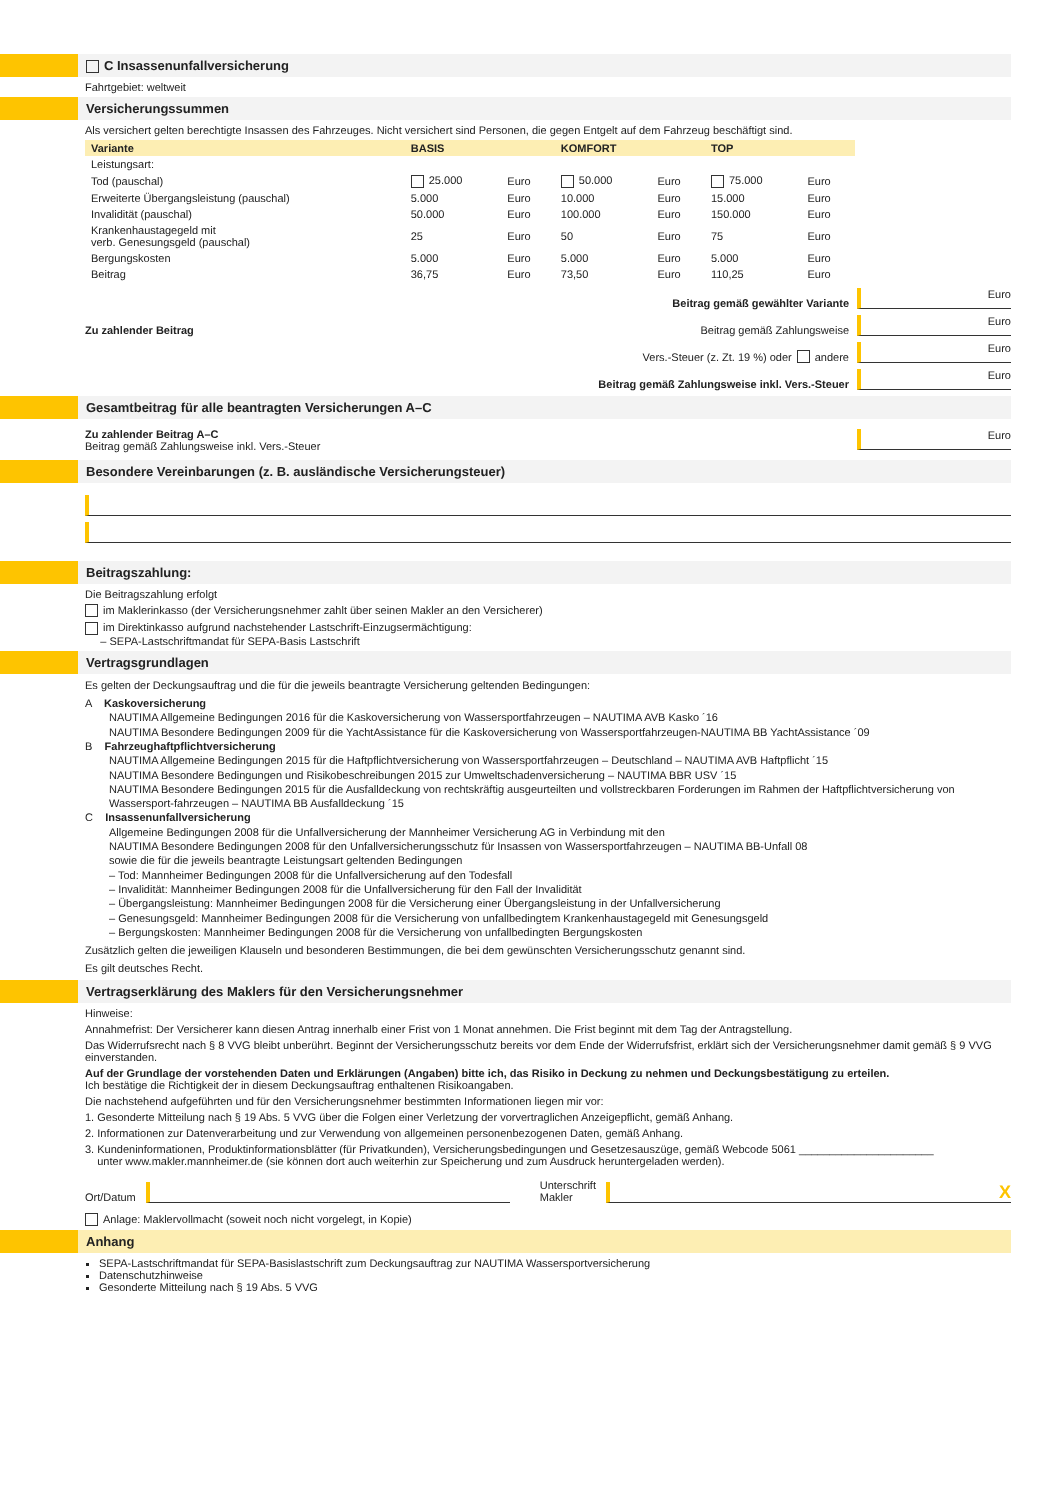C Insassenunfallversicherung
Fahrtgebiet: weltweit
Versicherungssummen
Als versichert gelten berechtigte Insassen des Fahrzeuges. Nicht versichert sind Personen, die gegen Entgelt auf dem Fahrzeug beschäftigt sind.
| Variante | BASIS | | KOMFORT | | TOP | |
| --- | --- | --- | --- | --- | --- | --- |
| Leistungsart: | | | | | | |
| Tod (pauschal) | 25.000 | Euro | 50.000 | Euro | 75.000 | Euro |
| Erweiterte Übergangsleistung (pauschal) | 5.000 | Euro | 10.000 | Euro | 15.000 | Euro |
| Invalidität (pauschal) | 50.000 | Euro | 100.000 | Euro | 150.000 | Euro |
| Krankenhaustagegeld mit verb. Genesungsgeld (pauschal) | 25 | Euro | 50 | Euro | 75 | Euro |
| Bergungskosten | 5.000 | Euro | 5.000 | Euro | 5.000 | Euro |
| Beitrag | 36,75 | Euro | 73,50 | Euro | 110,25 | Euro |
Beitrag gemäß gewählter Variante
Euro
Zu zahlender Beitrag Beitrag gemäß Zahlungsweise Euro
Vers.-Steuer (z. Zt. 19 %) oder andere
Euro
Beitrag gemäß Zahlungsweise inkl. Vers.-Steuer
Euro
Gesamtbeitrag für alle beantragten Versicherungen A–C
Zu zahlender Beitrag A–C
Beitrag gemäß Zahlungsweise inkl. Vers.-Steuer
Euro
Besondere Vereinbarungen (z. B. ausländische Versicherungsteuer)
Beitragszahlung:
Die Beitragszahlung erfolgt
im Maklerinkasso (der Versicherungsnehmer zahlt über seinen Makler an den Versicherer)
im Direktinkasso aufgrund nachstehender Lastschrift-Einzugsermächtigung:
– SEPA-Lastschriftmandat für SEPA-Basis Lastschrift
Vertragsgrundlagen
Es gelten der Deckungsauftrag und die für die jeweils beantragte Versicherung geltenden Bedingungen:
A Kaskoversicherung
NAUTIMA Allgemeine Bedingungen 2016 für die Kaskoversicherung von Wassersportfahrzeugen – NAUTIMA AVB Kasko ´16
NAUTIMA Besondere Bedingungen 2009 für die YachtAssistance für die Kaskoversicherung von Wassersportfahrzeugen-NAUTIMA BB YachtAssistance ´09
B Fahrzeughaftpflichtversicherung
NAUTIMA Allgemeine Bedingungen 2015 für die Haftpflichtversicherung von Wassersportfahrzeugen – Deutschland – NAUTIMA AVB Haftpflicht ´15
NAUTIMA Besondere Bedingungen und Risikobeschreibungen 2015 zur Umweltschadenversicherung – NAUTIMA BBR USV ´15
NAUTIMA Besondere Bedingungen 2015 für die Ausfalldeckung von rechtskräftig ausgeurteilten und vollstreckbaren Forderungen im Rahmen der Haftpflichtversicherung von Wassersport-fahrzeugen – NAUTIMA BB Ausfalldeckung ´15
C Insassenunfallversicherung
Allgemeine Bedingungen 2008 für die Unfallversicherung der Mannheimer Versicherung AG in Verbindung mit den
NAUTIMA Besondere Bedingungen 2008 für den Unfallversicherungsschutz für Insassen von Wassersportfahrzeugen – NAUTIMA BB-Unfall 08
sowie die für die jeweils beantragte Leistungsart geltenden Bedingungen
– Tod: Mannheimer Bedingungen 2008 für die Unfallversicherung auf den Todesfall
– Invalidität: Mannheimer Bedingungen 2008 für die Unfallversicherung für den Fall der Invalidität
– Übergangsleistung: Mannheimer Bedingungen 2008 für die Versicherung einer Übergangsleistung in der Unfallversicherung
– Genesungsgeld: Mannheimer Bedingungen 2008 für die Versicherung von unfallbedingtem Krankenhaustagegeld mit Genesungsgeld
– Bergungskosten: Mannheimer Bedingungen 2008 für die Versicherung von unfallbedingten Bergungskosten
Zusätzlich gelten die jeweiligen Klauseln und besonderen Bestimmungen, die bei dem gewünschten Versicherungsschutz genannt sind.
Es gilt deutsches Recht.
Vertragserklärung des Maklers für den Versicherungsnehmer
Hinweise:
Annahmefrist: Der Versicherer kann diesen Antrag innerhalb einer Frist von 1 Monat annehmen. Die Frist beginnt mit dem Tag der Antragstellung.
Das Widerrufsrecht nach § 8 VVG bleibt unberührt. Beginnt der Versicherungsschutz bereits vor dem Ende der Widerrufsfrist, erklärt sich der Versicherungsnehmer damit gemäß § 9 VVG einverstanden.
Auf der Grundlage der vorstehenden Daten und Erklärungen (Angaben) bitte ich, das Risiko in Deckung zu nehmen und Deckungsbestätigung zu erteilen.
Ich bestätige die Richtigkeit der in diesem Deckungsauftrag enthaltenen Risikoangaben.
Die nachstehend aufgeführten und für den Versicherungsnehmer bestimmten Informationen liegen mir vor:
1. Gesonderte Mitteilung nach § 19 Abs. 5 VVG über die Folgen einer Verletzung der vorvertraglichen Anzeigepflicht, gemäß Anhang.
2. Informationen zur Datenverarbeitung und zur Verwendung von allgemeinen personenbezogenen Daten, gemäß Anhang.
3. Kundeninformationen, Produktinformationsblätter (für Privatkunden), Versicherungsbedingungen und Gesetzesauszüge, gemäß Webcode 5061 ______________________
unter www.makler.mannheimer.de (sie können dort auch weiterhin zur Speicherung und zum Ausdruck heruntergeladen werden).
Ort/Datum
Unterschrift
Makler
X
Anlage: Maklervollmacht (soweit noch nicht vorgelegt, in Kopie)
Anhang
SEPA-Lastschriftmandat für SEPA-Basislastschrift zum Deckungsauftrag zur NAUTIMA Wassersportversicherung
Datenschutzhinweise
Gesonderte Mitteilung nach § 19 Abs. 5 VVG